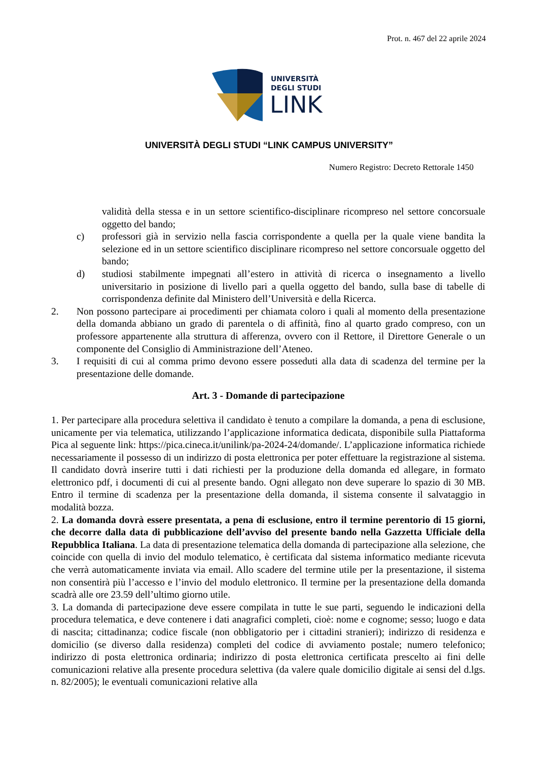Prot. n. 467 del 22 aprile 2024
UNIVERSITÀ
DEGLI STUDI
LINK
UNIVERSITÀ DEGLI STUDI “LINK CAMPUS UNIVERSITY”
Numero Registro: Decreto Rettorale 1450
validità della stessa e in un settore scientifico-disciplinare ricompreso nel settore concorsuale oggetto del bando;
c) professori già in servizio nella fascia corrispondente a quella per la quale viene bandita la selezione ed in un settore scientifico disciplinare ricompreso nel settore concorsuale oggetto del bando;
d) studiosi stabilmente impegnati all’estero in attività di ricerca o insegnamento a livello universitario in posizione di livello pari a quella oggetto del bando, sulla base di tabelle di corrispondenza definite dal Ministero dell’Università e della Ricerca.
2. Non possono partecipare ai procedimenti per chiamata coloro i quali al momento della presentazione della domanda abbiano un grado di parentela o di affinità, fino al quarto grado compreso, con un professore appartenente alla struttura di afferenza, ovvero con il Rettore, il Direttore Generale o un componente del Consiglio di Amministrazione dell’Ateneo.
3. I requisiti di cui al comma primo devono essere posseduti alla data di scadenza del termine per la presentazione delle domande.
Art. 3 - Domande di partecipazione
1. Per partecipare alla procedura selettiva il candidato è tenuto a compilare la domanda, a pena di esclusione, unicamente per via telematica, utilizzando l’applicazione informatica dedicata, disponibile sulla Piattaforma Pica al seguente link: https://pica.cineca.it/unilink/pa-2024-24/domande/. L’applicazione informatica richiede necessariamente il possesso di un indirizzo di posta elettronica per poter effettuare la registrazione al sistema. Il candidato dovrà inserire tutti i dati richiesti per la produzione della domanda ed allegare, in formato elettronico pdf, i documenti di cui al presente bando. Ogni allegato non deve superare lo spazio di 30 MB. Entro il termine di scadenza per la presentazione della domanda, il sistema consente il salvataggio in modalità bozza.
2. La domanda dovrà essere presentata, a pena di esclusione, entro il termine perentorio di 15 giorni, che decorre dalla data di pubblicazione dell’avviso del presente bando nella Gazzetta Ufficiale della Repubblica Italiana. La data di presentazione telematica della domanda di partecipazione alla selezione, che coincide con quella di invio del modulo telematico, è certificata dal sistema informatico mediante ricevuta che verrà automaticamente inviata via email. Allo scadere del termine utile per la presentazione, il sistema non consentirà più l’accesso e l’invio del modulo elettronico. Il termine per la presentazione della domanda scadrà alle ore 23.59 dell’ultimo giorno utile.
3. La domanda di partecipazione deve essere compilata in tutte le sue parti, seguendo le indicazioni della procedura telematica, e deve contenere i dati anagrafici completi, cioè: nome e cognome; sesso; luogo e data di nascita; cittadinanza; codice fiscale (non obbligatorio per i cittadini stranieri); indirizzo di residenza e domicilio (se diverso dalla residenza) completi del codice di avviamento postale; numero telefonico; indirizzo di posta elettronica ordinaria; indirizzo di posta elettronica certificata prescelto ai fini delle comunicazioni relative alla presente procedura selettiva (da valere quale domicilio digitale ai sensi del d.lgs. n. 82/2005); le eventuali comunicazioni relative alla